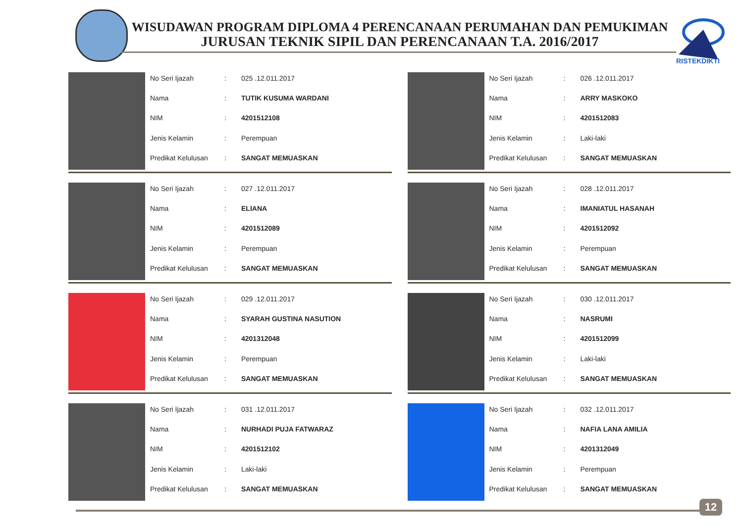WISUDAWAN PROGRAM DIPLOMA 4 PERENCANAAN PERUMAHAN DAN PEMUKIMAN
JURUSAN TEKNIK SIPIL DAN PERENCANAAN T.A. 2016/2017
RISTEKDIKTI
| No Seri Ijazah | : | 025 .12.011.2017 |
| Nama | : | TUTIK KUSUMA WARDANI |
| NIM | : | 4201512108 |
| Jenis Kelamin | : | Perempuan |
| Predikat Kelulusan | : | SANGAT MEMUASKAN |
| No Seri Ijazah | : | 026 .12.011.2017 |
| Nama | : | ARRY MASKOKO |
| NIM | : | 4201512083 |
| Jenis Kelamin | : | Laki-laki |
| Predikat Kelulusan | : | SANGAT MEMUASKAN |
| No Seri Ijazah | : | 027 .12.011.2017 |
| Nama | : | ELIANA |
| NIM | : | 4201512089 |
| Jenis Kelamin | : | Perempuan |
| Predikat Kelulusan | : | SANGAT MEMUASKAN |
| No Seri Ijazah | : | 028 .12.011.2017 |
| Nama | : | IMANIATUL HASANAH |
| NIM | : | 4201512092 |
| Jenis Kelamin | : | Perempuan |
| Predikat Kelulusan | : | SANGAT MEMUASKAN |
| No Seri Ijazah | : | 029 .12.011.2017 |
| Nama | : | SYARAH GUSTINA NASUTION |
| NIM | : | 4201312048 |
| Jenis Kelamin | : | Perempuan |
| Predikat Kelulusan | : | SANGAT MEMUASKAN |
| No Seri Ijazah | : | 030 .12.011.2017 |
| Nama | : | NASRUMI |
| NIM | : | 4201512099 |
| Jenis Kelamin | : | Laki-laki |
| Predikat Kelulusan | : | SANGAT MEMUASKAN |
| No Seri Ijazah | : | 031 .12.011.2017 |
| Nama | : | NURHADI PUJA FATWARAZ |
| NIM | : | 4201512102 |
| Jenis Kelamin | : | Laki-laki |
| Predikat Kelulusan | : | SANGAT MEMUASKAN |
| No Seri Ijazah | : | 032 .12.011.2017 |
| Nama | : | NAFIA LANA AMILIA |
| NIM | : | 4201312049 |
| Jenis Kelamin | : | Perempuan |
| Predikat Kelulusan | : | SANGAT MEMUASKAN |
12